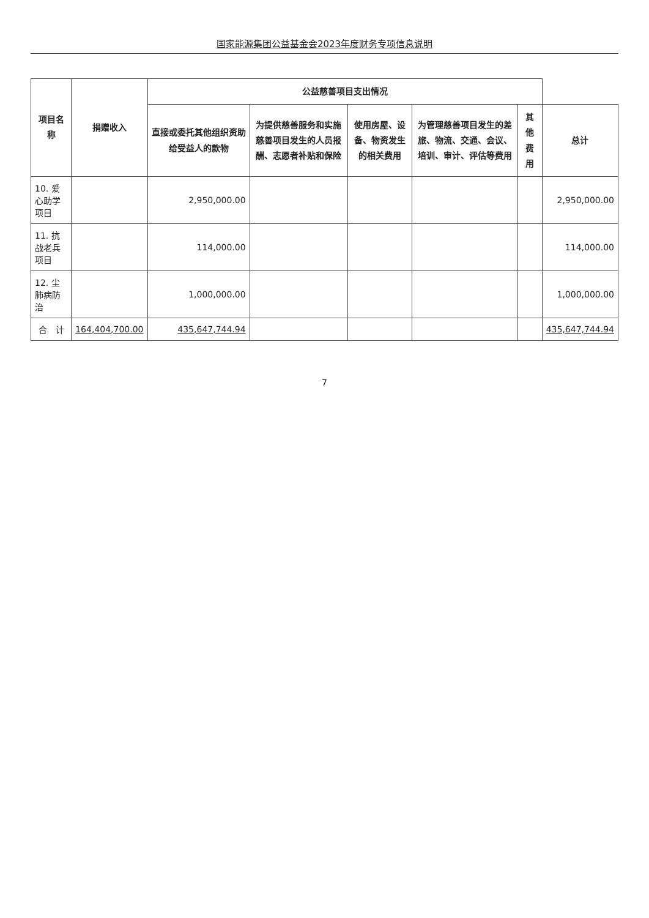国家能源集团公益基金会2023年度财务专项信息说明
| 项目名称 | 捐赠收入 | 公益慈善项目支出情况 | | | | | |
| --- | --- | --- | --- | --- | --- | --- | --- |
| | | 直接或委托其他组织资助给受益人的款物 | 为提供慈善服务和实施慈善项目发生的人员报酬、志愿者补贴和保险 | 使用房屋、设备、物资发生的相关费用 | 为管理慈善项目发生的差旅、物流、交通、会议、培训、审计、评估等费用 | 其他费用 | 总计 |
| 10. 爱心助学项目 | | 2,950,000.00 | | | | | 2,950,000.00 |
| 11. 抗战老兵项目 | | 114,000.00 | | | | | 114,000.00 |
| 12. 尘肺病防治 | | 1,000,000.00 | | | | | 1,000,000.00 |
| 合 计 | 164,404,700.00 | 435,647,744.94 | | | | | 435,647,744.94 |
7